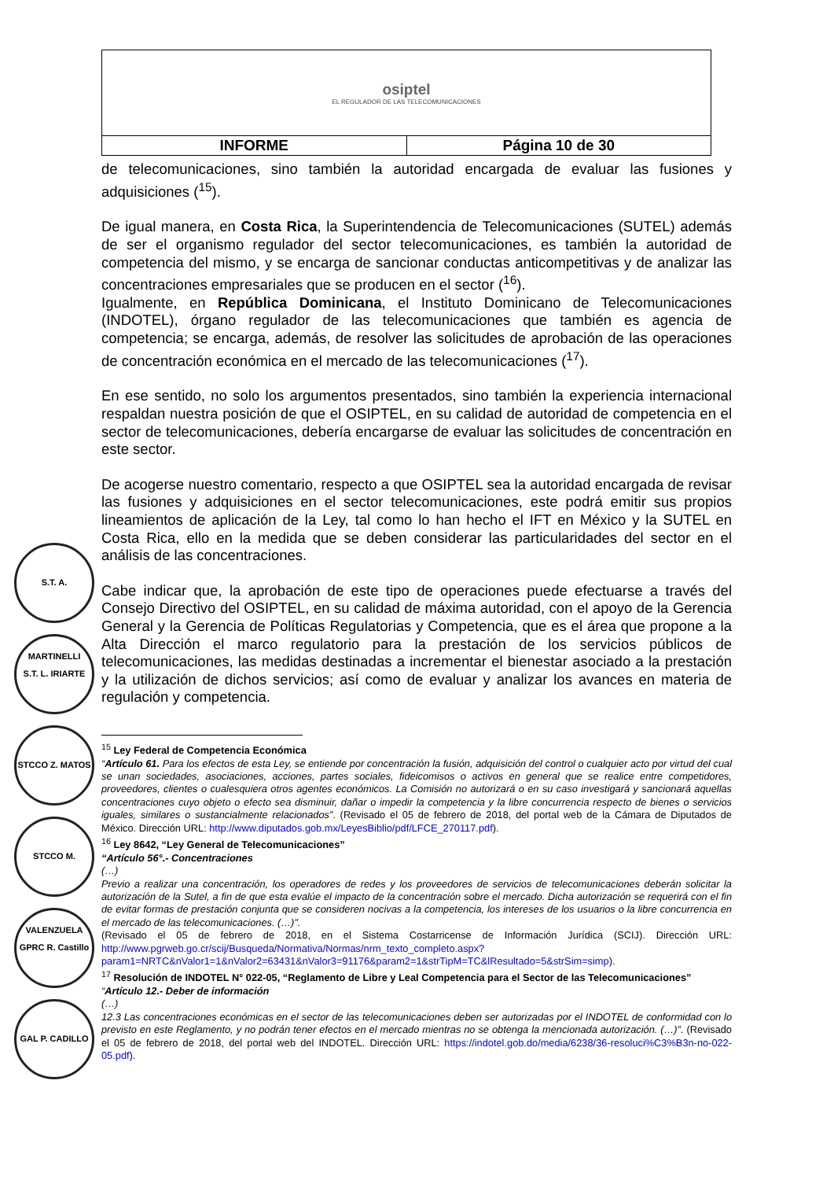| osiptel EL REGULADOR DE LAS TELECOMUNICACIONES | |
| INFORME | Página 10 de 30 |
S.T. A. MARTINELLI
S.T. L. IRIARTE
STCCO Z. MATOS
STCCO M. VALENZUELA
GPRC R. Castillo
GAL P. CADILLO
de telecomunicaciones, sino también la autoridad encargada de evaluar las fusiones y adquisiciones (<sup>15</sup>).
De igual manera, en Costa Rica, la Superintendencia de Telecomunicaciones (SUTEL) además de ser el organismo regulador del sector telecomunicaciones, es también la autoridad de competencia del mismo, y se encarga de sancionar conductas anticompetitivas y de analizar las concentraciones empresariales que se producen en el sector (<sup>16</sup>).
Igualmente, en República Dominicana, el Instituto Dominicano de Telecomunicaciones (INDOTEL), órgano regulador de las telecomunicaciones que también es agencia de competencia; se encarga, además, de resolver las solicitudes de aprobación de las operaciones de concentración económica en el mercado de las telecomunicaciones (<sup>17</sup>).
En ese sentido, no solo los argumentos presentados, sino también la experiencia internacional respaldan nuestra posición de que el OSIPTEL, en su calidad de autoridad de competencia en el sector de telecomunicaciones, debería encargarse de evaluar las solicitudes de concentración en este sector.
De acogerse nuestro comentario, respecto a que OSIPTEL sea la autoridad encargada de revisar las fusiones y adquisiciones en el sector telecomunicaciones, este podrá emitir sus propios lineamientos de aplicación de la Ley, tal como lo han hecho el IFT en México y la SUTEL en Costa Rica, ello en la medida que se deben considerar las particularidades del sector en el análisis de las concentraciones.
Cabe indicar que, la aprobación de este tipo de operaciones puede efectuarse a través del Consejo Directivo del OSIPTEL, en su calidad de máxima autoridad, con el apoyo de la Gerencia General y la Gerencia de Políticas Regulatorias y Competencia, que es el área que propone a la Alta Dirección el marco regulatorio para la prestación de los servicios públicos de telecomunicaciones, las medidas destinadas a incrementar el bienestar asociado a la prestación y la utilización de dichos servicios; así como de evaluar y analizar los avances en materia de regulación y competencia.
<sup>15</sup> Ley Federal de Competencia Económica
“Artículo 61. Para los efectos de esta Ley, se entiende por concentración la fusión, adquisición del control o cualquier acto por virtud del cual se unan sociedades, asociaciones, acciones, partes sociales, fideicomisos o activos en general que se realice entre competidores, proveedores, clientes o cualesquiera otros agentes económicos. La Comisión no autorizará o en su caso investigará y sancionará aquellas concentraciones cuyo objeto o efecto sea disminuir, dañar o impedir la competencia y la libre concurrencia respecto de bienes o servicios iguales, similares o sustancialmente relacionados”. (Revisado el 05 de febrero de 2018, del portal web de la Cámara de Diputados de México. Dirección URL: http://www.diputados.gob.mx/LeyesBiblio/pdf/LFCE_270117.pdf).
<sup>16</sup> Ley 8642, “Ley General de Telecomunicaciones”
“Artículo 56°.- Concentraciones
(…)
Previo a realizar una concentración, los operadores de redes y los proveedores de servicios de telecomunicaciones deberán solicitar la autorización de la Sutel, a fin de que esta evalúe el impacto de la concentración sobre el mercado. Dicha autorización se requerirá con el fin de evitar formas de prestación conjunta que se consideren nocivas a la competencia, los intereses de los usuarios o la libre concurrencia en el mercado de las telecomunicaciones. (…)”.
(Revisado el 05 de febrero de 2018, en el Sistema Costarricense de Información Jurídica (SCIJ). Dirección URL: http://www.pgrweb.go.cr/scij/Busqueda/Normativa/Normas/nrm_texto_completo.aspx?param1=NRTC&nValor1=1&nValor2=63431&nValor3=91176&param2=1&strTipM=TC&lResultado=5&strSim=simp).
<sup>17</sup> Resolución de INDOTEL N° 022-05, “Reglamento de Libre y Leal Competencia para el Sector de las Telecomunicaciones”
“Artículo 12.- Deber de información
(…)
12.3 Las concentraciones económicas en el sector de las telecomunicaciones deben ser autorizadas por el INDOTEL de conformidad con lo previsto en este Reglamento, y no podrán tener efectos en el mercado mientras no se obtenga la mencionada autorización. (…)”. (Revisado el 05 de febrero de 2018, del portal web del INDOTEL. Dirección URL: https://indotel.gob.do/media/6238/36-resoluci%C3%B3n-no-022-05.pdf).